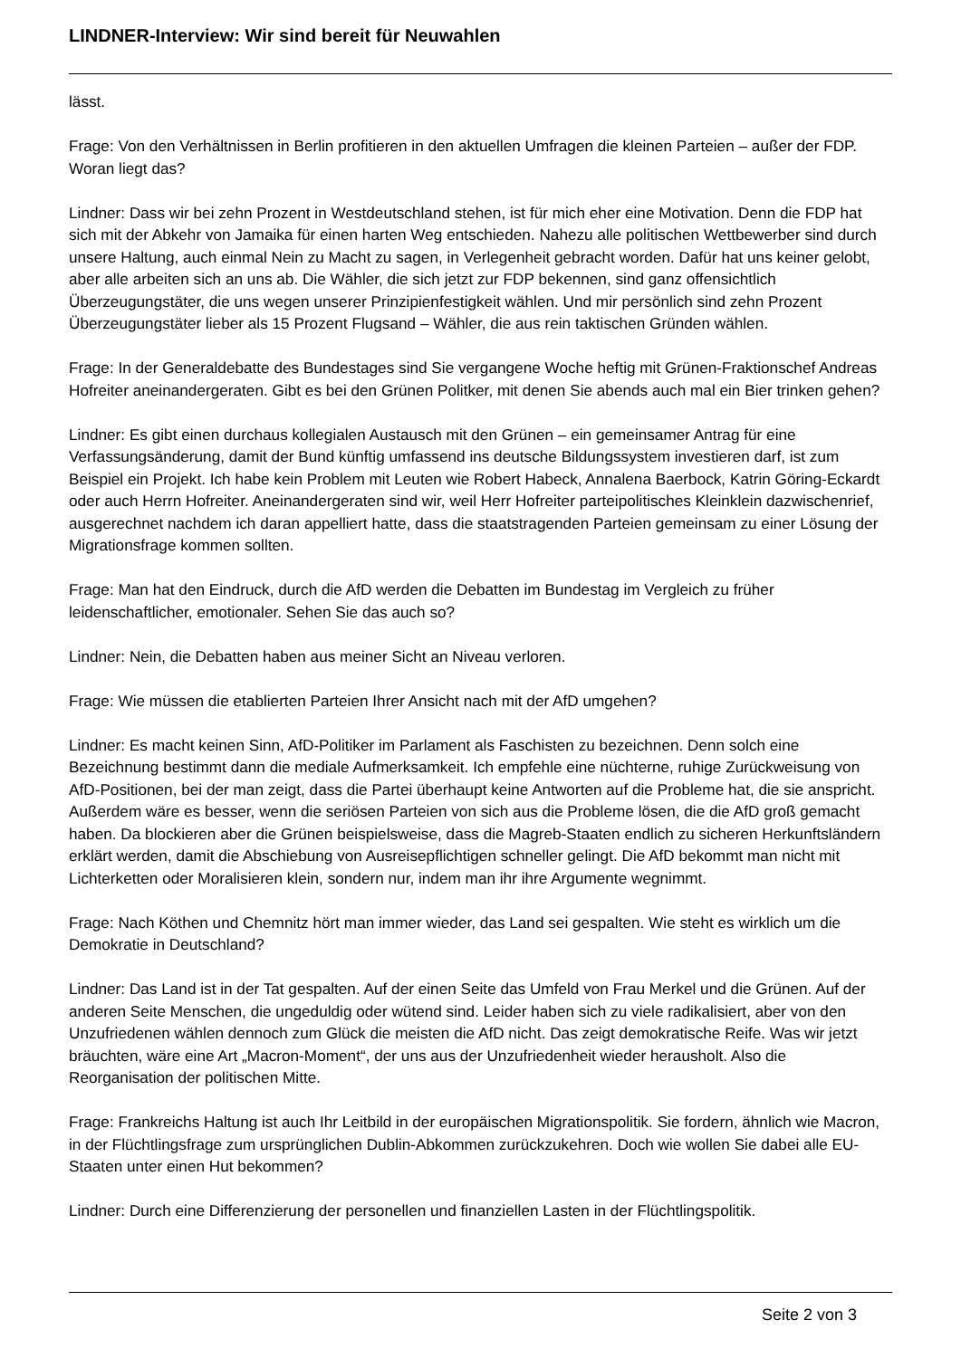LINDNER-Interview: Wir sind bereit für Neuwahlen
lässt.
Frage: Von den Verhältnissen in Berlin profitieren in den aktuellen Umfragen die kleinen Parteien – außer der FDP. Woran liegt das?
Lindner: Dass wir bei zehn Prozent in Westdeutschland stehen, ist für mich eher eine Motivation. Denn die FDP hat sich mit der Abkehr von Jamaika für einen harten Weg entschieden. Nahezu alle politischen Wettbewerber sind durch unsere Haltung, auch einmal Nein zu Macht zu sagen, in Verlegenheit gebracht worden. Dafür hat uns keiner gelobt, aber alle arbeiten sich an uns ab. Die Wähler, die sich jetzt zur FDP bekennen, sind ganz offensichtlich Überzeugungstäter, die uns wegen unserer Prinzipienfestigkeit wählen. Und mir persönlich sind zehn Prozent Überzeugungstäter lieber als 15 Prozent Flugsand – Wähler, die aus rein taktischen Gründen wählen.
Frage: In der Generaldebatte des Bundestages sind Sie vergangene Woche heftig mit Grünen-Fraktionschef Andreas Hofreiter aneinandergeraten. Gibt es bei den Grünen Politker, mit denen Sie abends auch mal ein Bier trinken gehen?
Lindner: Es gibt einen durchaus kollegialen Austausch mit den Grünen – ein gemeinsamer Antrag für eine Verfassungsänderung, damit der Bund künftig umfassend ins deutsche Bildungssystem investieren darf, ist zum Beispiel ein Projekt. Ich habe kein Problem mit Leuten wie Robert Habeck, Annalena Baerbock, Katrin Göring-Eckardt oder auch Herrn Hofreiter. Aneinandergeraten sind wir, weil Herr Hofreiter parteipolitisches Kleinklein dazwischenrief, ausgerechnet nachdem ich daran appelliert hatte, dass die staatstragenden Parteien gemeinsam zu einer Lösung der Migrationsfrage kommen sollten.
Frage: Man hat den Eindruck, durch die AfD werden die Debatten im Bundestag im Vergleich zu früher leidenschaftlicher, emotionaler. Sehen Sie das auch so?
Lindner: Nein, die Debatten haben aus meiner Sicht an Niveau verloren.
Frage: Wie müssen die etablierten Parteien Ihrer Ansicht nach mit der AfD umgehen?
Lindner: Es macht keinen Sinn, AfD-Politiker im Parlament als Faschisten zu bezeichnen. Denn solch eine Bezeichnung bestimmt dann die mediale Aufmerksamkeit. Ich empfehle eine nüchterne, ruhige Zurückweisung von AfD-Positionen, bei der man zeigt, dass die Partei überhaupt keine Antworten auf die Probleme hat, die sie anspricht. Außerdem wäre es besser, wenn die seriösen Parteien von sich aus die Probleme lösen, die die AfD groß gemacht haben. Da blockieren aber die Grünen beispielsweise, dass die Magreb-Staaten endlich zu sicheren Herkunftsländern erklärt werden, damit die Abschiebung von Ausreisepflichtigen schneller gelingt. Die AfD bekommt man nicht mit Lichterketten oder Moralisieren klein, sondern nur, indem man ihr ihre Argumente wegnimmt.
Frage: Nach Köthen und Chemnitz hört man immer wieder, das Land sei gespalten. Wie steht es wirklich um die Demokratie in Deutschland?
Lindner: Das Land ist in der Tat gespalten. Auf der einen Seite das Umfeld von Frau Merkel und die Grünen. Auf der anderen Seite Menschen, die ungeduldig oder wütend sind. Leider haben sich zu viele radikalisiert, aber von den Unzufriedenen wählen dennoch zum Glück die meisten die AfD nicht. Das zeigt demokratische Reife. Was wir jetzt bräuchten, wäre eine Art „Macron-Moment“, der uns aus der Unzufriedenheit wieder herausholt. Also die Reorganisation der politischen Mitte.
Frage: Frankreichs Haltung ist auch Ihr Leitbild in der europäischen Migrationspolitik. Sie fordern, ähnlich wie Macron, in der Flüchtlingsfrage zum ursprünglichen Dublin-Abkommen zurückzukehren. Doch wie wollen Sie dabei alle EU-Staaten unter einen Hut bekommen?
Lindner: Durch eine Differenzierung der personellen und finanziellen Lasten in der Flüchtlingspolitik.
Seite 2 von 3